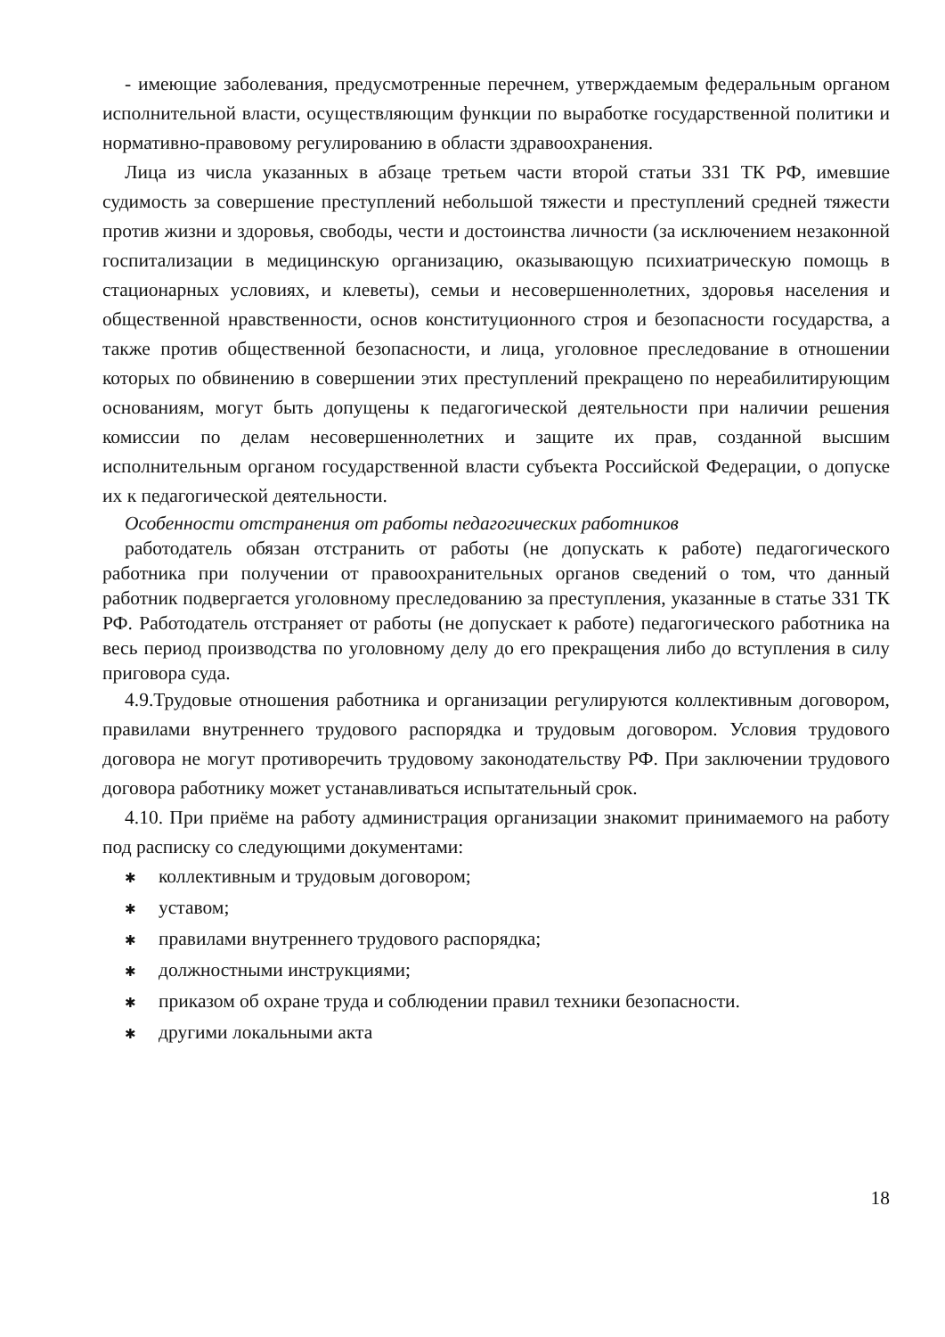- имеющие заболевания, предусмотренные перечнем, утверждаемым федеральным органом исполнительной власти, осуществляющим функции по выработке государственной политики и нормативно-правовому регулированию в области здравоохранения.
Лица из числа указанных в абзаце третьем части второй статьи 331 ТК РФ, имевшие судимость за совершение преступлений небольшой тяжести и преступлений средней тяжести против жизни и здоровья, свободы, чести и достоинства личности (за исключением незаконной госпитализации в медицинскую организацию, оказывающую психиатрическую помощь в стационарных условиях, и клеветы), семьи и несовершеннолетних, здоровья населения и общественной нравственности, основ конституционного строя и безопасности государства, а также против общественной безопасности, и лица, уголовное преследование в отношении которых по обвинению в совершении этих преступлений прекращено по нереабилитирующим основаниям, могут быть допущены к педагогической деятельности при наличии решения комиссии по делам несовершеннолетних и защите их прав, созданной высшим исполнительным органом государственной власти субъекта Российской Федерации, о допуске их к педагогической деятельности.
Особенности отстранения от работы педагогических работников
работодатель обязан отстранить от работы (не допускать к работе) педагогического работника при получении от правоохранительных органов сведений о том, что данный работник подвергается уголовному преследованию за преступления, указанные в статье 331 ТК РФ. Работодатель отстраняет от работы (не допускает к работе) педагогического работника на весь период производства по уголовному делу до его прекращения либо до вступления в силу приговора суда.
4.9.Трудовые отношения работника и организации регулируются коллективным договором, правилами внутреннего трудового распорядка и трудовым договором. Условия трудового договора не могут противоречить трудовому законодательству РФ. При заключении трудового договора работнику может устанавливаться испытательный срок.
4.10. При приёме на работу администрация организации знакомит принимаемого на работу под расписку со следующими документами:
✱ коллективным и трудовым договором;
✱ уставом;
✱ правилами внутреннего трудового распорядка;
✱ должностными инструкциями;
✱ приказом об охране труда и соблюдении правил техники безопасности.
✱ другими локальными акта
18